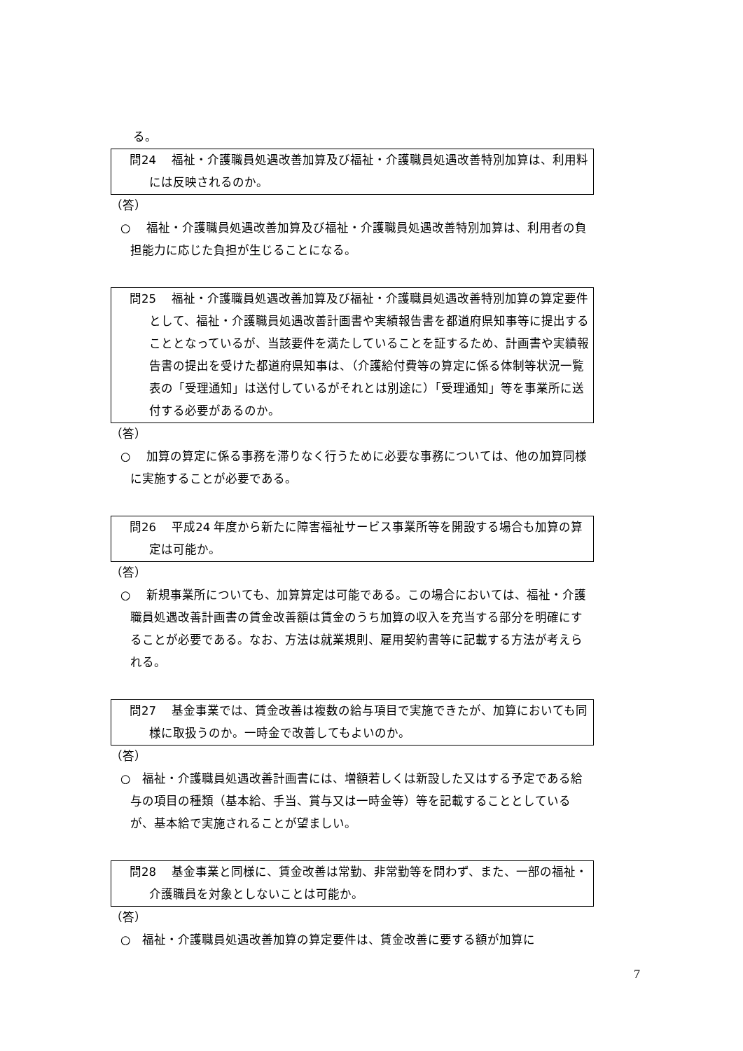る。
問24　 福祉・介護職員処遇改善加算及び福祉・介護職員処遇改善特別加算は、利用料には反映されるのか。
（答）
○　 福祉・介護職員処遇改善加算及び福祉・介護職員処遇改善特別加算は、利用者の負担能力に応じた負担が生じることになる。
問25　 福祉・介護職員処遇改善加算及び福祉・介護職員処遇改善特別加算の算定要件として、福祉・介護職員処遇改善計画書や実績報告書を都道府県知事等に提出することとなっているが、当該要件を満たしていることを証するため、計画書や実績報告書の提出を受けた都道府県知事は、（介護給付費等の算定に係る体制等状況一覧表の「受理通知」は送付しているがそれとは別途に）「受理通知」等を事業所に送付する必要があるのか。
（答）
○　 加算の算定に係る事務を滞りなく行うために必要な事務については、他の加算同様に実施することが必要である。
問26　 平成24 年度から新たに障害福祉サービス事業所等を開設する場合も加算の算定は可能か。
（答）
○　 新規事業所についても、加算算定は可能である。この場合においては、福祉・介護職員処遇改善計画書の賃金改善額は賃金のうち加算の収入を充当する部分を明確にすることが必要である。なお、方法は就業規則、雇用契約書等に記載する方法が考えられる。
問27　 基金事業では、賃金改善は複数の給与項目で実施できたが、加算においても同様に取扱うのか。一時金で改善してもよいのか。
（答）
○　福祉・介護職員処遇改善計画書には、増額若しくは新設した又はする予定である給与の項目の種類（基本給、手当、賞与又は一時金等）等を記載することとしているが、基本給で実施されることが望ましい。
問28　 基金事業と同様に、賃金改善は常勤、非常勤等を問わず、また、一部の福祉・介護職員を対象としないことは可能か。
（答）
○　福祉・介護職員処遇改善加算の算定要件は、賃金改善に要する額が加算に
7